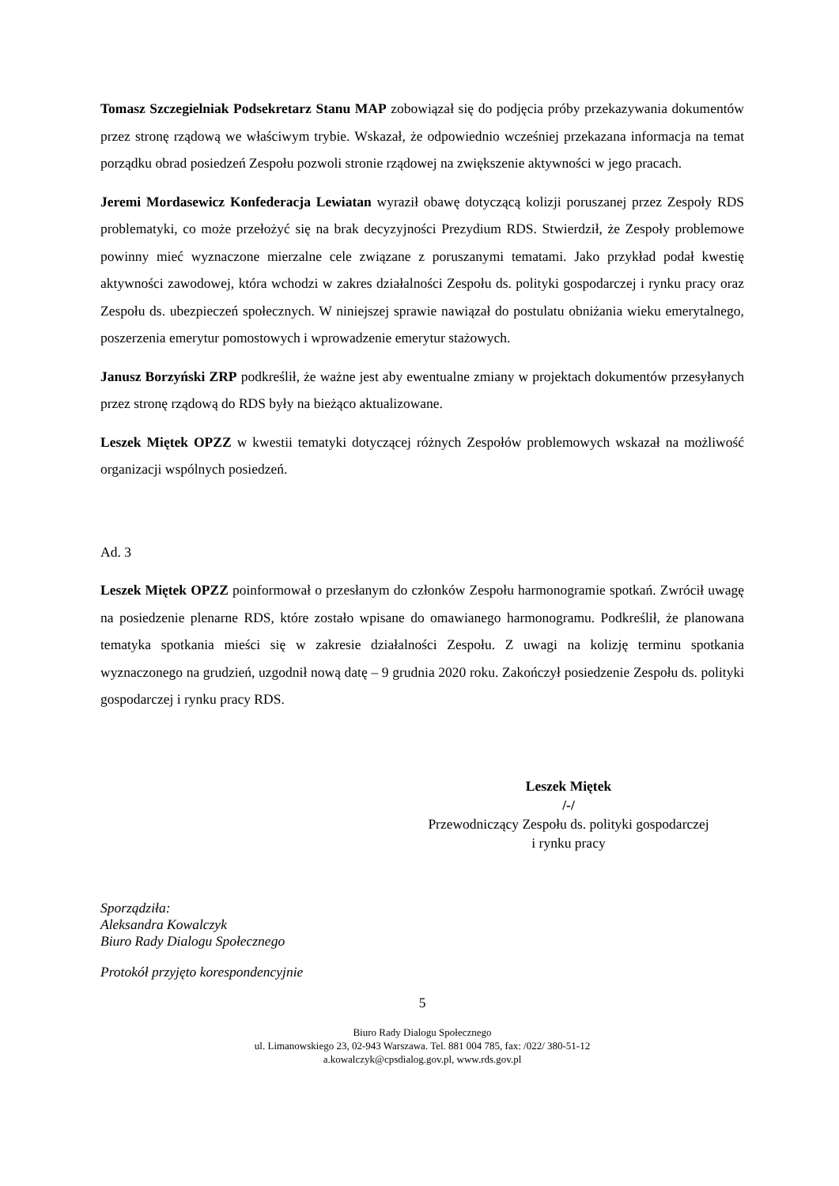Tomasz Szczegielniak Podsekretarz Stanu MAP zobowiązał się do podjęcia próby przekazywania dokumentów przez stronę rządową we właściwym trybie. Wskazał, że odpowiednio wcześniej przekazana informacja na temat porządku obrad posiedzeń Zespołu pozwoli stronie rządowej na zwiększenie aktywności w jego pracach.
Jeremi Mordasewicz Konfederacja Lewiatan wyraził obawę dotyczącą kolizji poruszanej przez Zespoły RDS problematyki, co może przełożyć się na brak decyzyjności Prezydium RDS. Stwierdził, że Zespoły problemowe powinny mieć wyznaczone mierzalne cele związane z poruszanymi tematami. Jako przykład podał kwestię aktywności zawodowej, która wchodzi w zakres działalności Zespołu ds. polityki gospodarczej i rynku pracy oraz Zespołu ds. ubezpieczeń społecznych. W niniejszej sprawie nawiązał do postulatu obniżania wieku emerytalnego, poszerzenia emerytur pomostowych i wprowadzenie emerytur stażowych.
Janusz Borzyński ZRP podkreślił, że ważne jest aby ewentualne zmiany w projektach dokumentów przesyłanych przez stronę rządową do RDS były na bieżąco aktualizowane.
Leszek Miętek OPZZ w kwestii tematyki dotyczącej różnych Zespołów problemowych wskazał na możliwość organizacji wspólnych posiedzeń.
Ad. 3
Leszek Miętek OPZZ poinformował o przesłanym do członków Zespołu harmonogramie spotkań. Zwrócił uwagę na posiedzenie plenarne RDS, które zostało wpisane do omawianego harmonogramu. Podkreślił, że planowana tematyka spotkania mieści się w zakresie działalności Zespołu. Z uwagi na kolizję terminu spotkania wyznaczonego na grudzień, uzgodnił nową datę – 9 grudnia 2020 roku. Zakończył posiedzenie Zespołu ds. polityki gospodarczej i rynku pracy RDS.
Leszek Miętek
/-/
Przewodniczący Zespołu ds. polityki gospodarczej
i rynku pracy
Sporządziła:
Aleksandra Kowalczyk
Biuro Rady Dialogu Społecznego
Protokół przyjęto korespondencyjnie
5
Biuro Rady Dialogu Społecznego
ul. Limanowskiego 23, 02-943 Warszawa. Tel. 881 004 785, fax: /022/ 380-51-12
a.kowalczyk@cpsdialog.gov.pl, www.rds.gov.pl